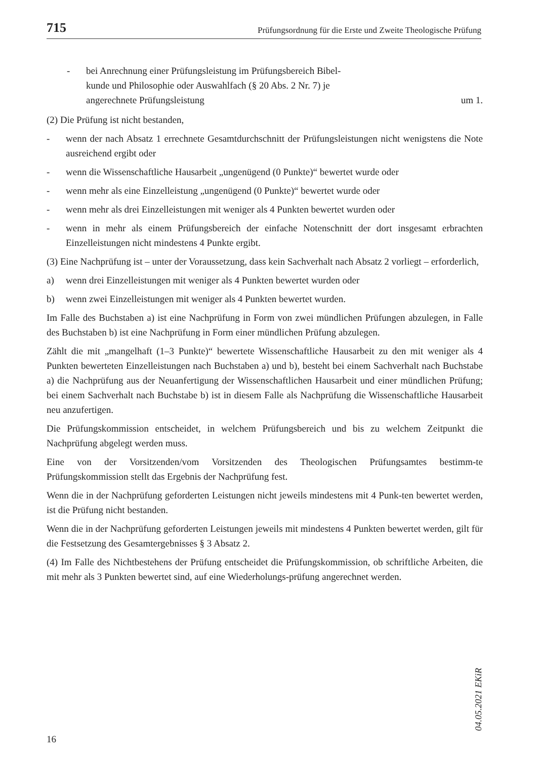715 Prüfungsordnung für die Erste und Zweite Theologische Prüfung
- bei Anrechnung einer Prüfungsleistung im Prüfungsbereich Bibel-
kunde und Philosophie oder Auswahlfach (§ 20 Abs. 2 Nr. 7) je
angerechnete Prüfungsleistung um 1.
(2) Die Prüfung ist nicht bestanden,
- wenn der nach Absatz 1 errechnete Gesamtdurchschnitt der Prüfungsleistungen nicht wenigstens die Note ausreichend ergibt oder
- wenn die Wissenschaftliche Hausarbeit „ungenügend (0 Punkte)“ bewertet wurde oder
- wenn mehr als eine Einzelleistung „ungenügend (0 Punkte)“ bewertet wurde oder
- wenn mehr als drei Einzelleistungen mit weniger als 4 Punkten bewertet wurden oder
- wenn in mehr als einem Prüfungsbereich der einfache Notenschnitt der dort insgesamt erbrachten Einzelleistungen nicht mindestens 4 Punkte ergibt.
(3) Eine Nachprüfung ist – unter der Voraussetzung, dass kein Sachverhalt nach Absatz 2 vorliegt – erforderlich,
a) wenn drei Einzelleistungen mit weniger als 4 Punkten bewertet wurden oder
b) wenn zwei Einzelleistungen mit weniger als 4 Punkten bewertet wurden.
Im Falle des Buchstaben a) ist eine Nachprüfung in Form von zwei mündlichen Prüfungen abzulegen, in Falle des Buchstaben b) ist eine Nachprüfung in Form einer mündlichen Prüfung abzulegen.
Zählt die mit „mangelhaft (1–3 Punkte)“ bewertete Wissenschaftliche Hausarbeit zu den mit weniger als 4 Punkten bewerteten Einzelleistungen nach Buchstaben a) und b), besteht bei einem Sachverhalt nach Buchstabe a) die Nachprüfung aus der Neuanfertigung der Wissenschaftlichen Hausarbeit und einer mündlichen Prüfung; bei einem Sachverhalt nach Buchstabe b) ist in diesem Falle als Nachprüfung die Wissenschaftliche Hausarbeit neu anzufertigen.
Die Prüfungskommission entscheidet, in welchem Prüfungsbereich und bis zu welchem Zeitpunkt die Nachprüfung abgelegt werden muss.
Eine von der Vorsitzenden/vom Vorsitzenden des Theologischen Prüfungsamtes bestimm-te Prüfungskommission stellt das Ergebnis der Nachprüfung fest.
Wenn die in der Nachprüfung geforderten Leistungen nicht jeweils mindestens mit 4 Punk-ten bewertet werden, ist die Prüfung nicht bestanden.
Wenn die in der Nachprüfung geforderten Leistungen jeweils mit mindestens 4 Punkten bewertet werden, gilt für die Festsetzung des Gesamtergebnisses § 3 Absatz 2.
(4) Im Falle des Nichtbestehens der Prüfung entscheidet die Prüfungskommission, ob schriftliche Arbeiten, die mit mehr als 3 Punkten bewertet sind, auf eine Wiederholungs-prüfung angerechnet werden.
04.05.2021 EKiR
16